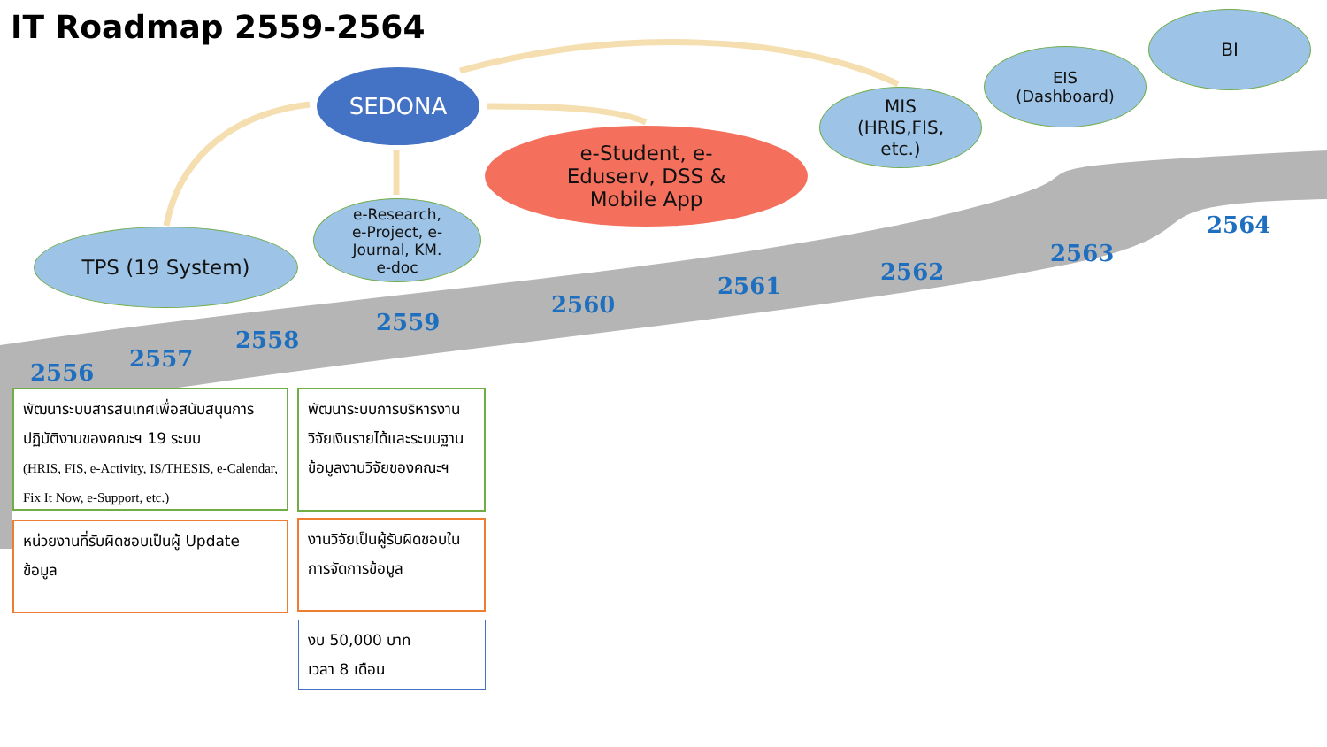IT Roadmap 2559-2564
SEDONA
e-Student, e-
Eduserv, DSS &
Mobile App
MIS
(HRIS,FIS,
etc.)
EIS
(Dashboard)
BI
TPS (19 System)
e-Research,
e-Project, e-
Journal, KM.
e-doc
2556
2557
2558
2559
2560
2561
2562
2563
2564
พัฒนาระบบสารสนเทศเพื่อสนับสนุนการปฏิบัติงานของคณะฯ 19 ระบบ
(HRIS, FIS, e-Activity, IS/THESIS, e-Calendar, Fix It Now, e-Support, etc.)
หน่วยงานที่รับผิดชอบเป็นผู้ Update ข้อมูล
พัฒนาระบบการบริหารงานวิจัยเงินรายได้และระบบฐานข้อมูลงานวิจัยของคณะฯ
งานวิจัยเป็นผู้รับผิดชอบในการจัดการข้อมูล
งบ 50,000 บาท
เวลา 8 เดือน